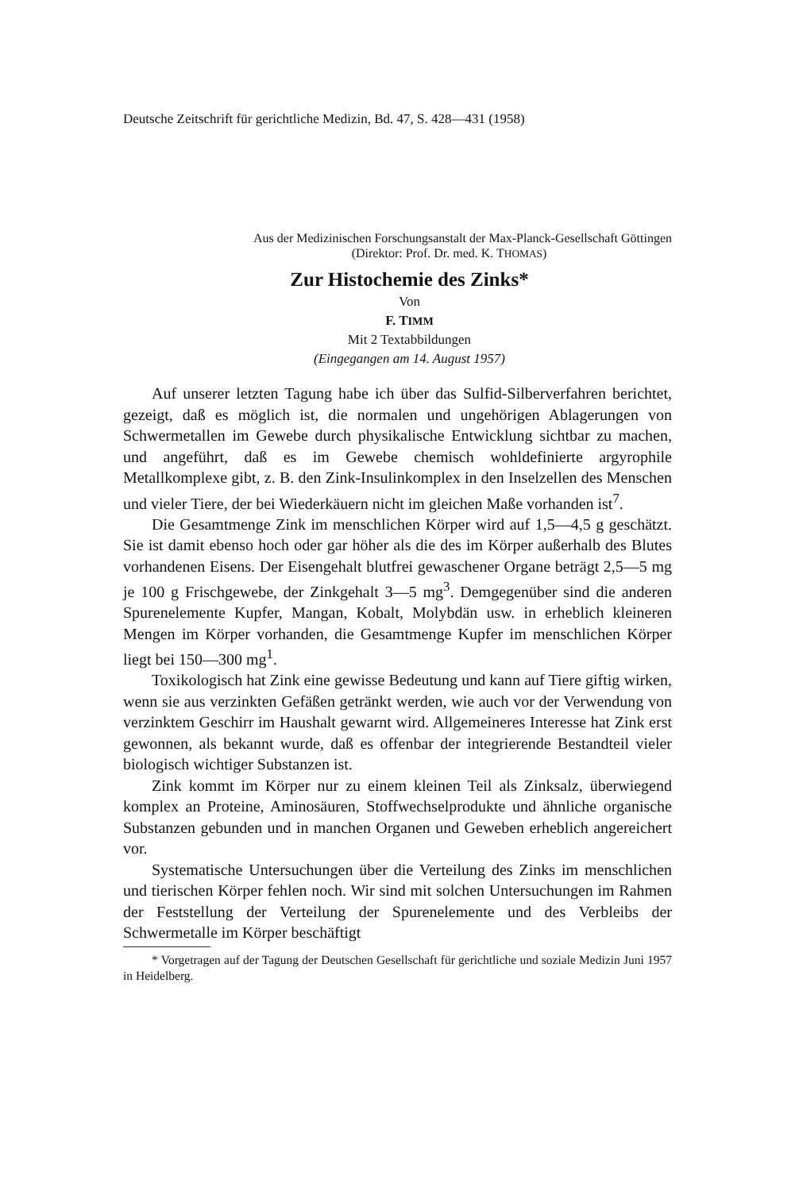Deutsche Zeitschrift für gerichtliche Medizin, Bd. 47, S. 428—431 (1958)
Aus der Medizinischen Forschungsanstalt der Max-Planck-Gesellschaft Göttingen
(Direktor: Prof. Dr. med. K. THOMAS)
Zur Histochemie des Zinks*
Von
F. TIMM
Mit 2 Textabbildungen
(Eingegangen am 14. August 1957)
Auf unserer letzten Tagung habe ich über das Sulfid-Silberverfahren berichtet, gezeigt, daß es möglich ist, die normalen und ungehörigen Ablagerungen von Schwermetallen im Gewebe durch physikalische Entwicklung sichtbar zu machen, und angeführt, daß es im Gewebe chemisch wohldefinierte argyrophile Metallkomplexe gibt, z. B. den Zink-Insulinkomplex in den Inselzellen des Menschen und vieler Tiere, der bei Wiederkäuern nicht im gleichen Maße vorhanden ist<sup>7</sup>.
Die Gesamtmenge Zink im menschlichen Körper wird auf 1,5—4,5 g geschätzt. Sie ist damit ebenso hoch oder gar höher als die des im Körper außerhalb des Blutes vorhandenen Eisens. Der Eisengehalt blutfrei gewaschener Organe beträgt 2,5—5 mg je 100 g Frischgewebe, der Zinkgehalt 3—5 mg<sup>3</sup>. Demgegenüber sind die anderen Spurenelemente Kupfer, Mangan, Kobalt, Molybdän usw. in erheblich kleineren Mengen im Körper vorhanden, die Gesamtmenge Kupfer im menschlichen Körper liegt bei 150—300 mg<sup>1</sup>.
Toxikologisch hat Zink eine gewisse Bedeutung und kann auf Tiere giftig wirken, wenn sie aus verzinkten Gefäßen getränkt werden, wie auch vor der Verwendung von verzinktem Geschirr im Haushalt gewarnt wird. Allgemeineres Interesse hat Zink erst gewonnen, als bekannt wurde, daß es offenbar der integrierende Bestandteil vieler biologisch wichtiger Substanzen ist.
Zink kommt im Körper nur zu einem kleinen Teil als Zinksalz, überwiegend komplex an Proteine, Aminosäuren, Stoffwechselprodukte und ähnliche organische Substanzen gebunden und in manchen Organen und Geweben erheblich angereichert vor.
Systematische Untersuchungen über die Verteilung des Zinks im menschlichen und tierischen Körper fehlen noch. Wir sind mit solchen Untersuchungen im Rahmen der Feststellung der Verteilung der Spurenelemente und des Verbleibs der Schwermetalle im Körper beschäftigt
* Vorgetragen auf der Tagung der Deutschen Gesellschaft für gerichtliche und soziale Medizin Juni 1957 in Heidelberg.